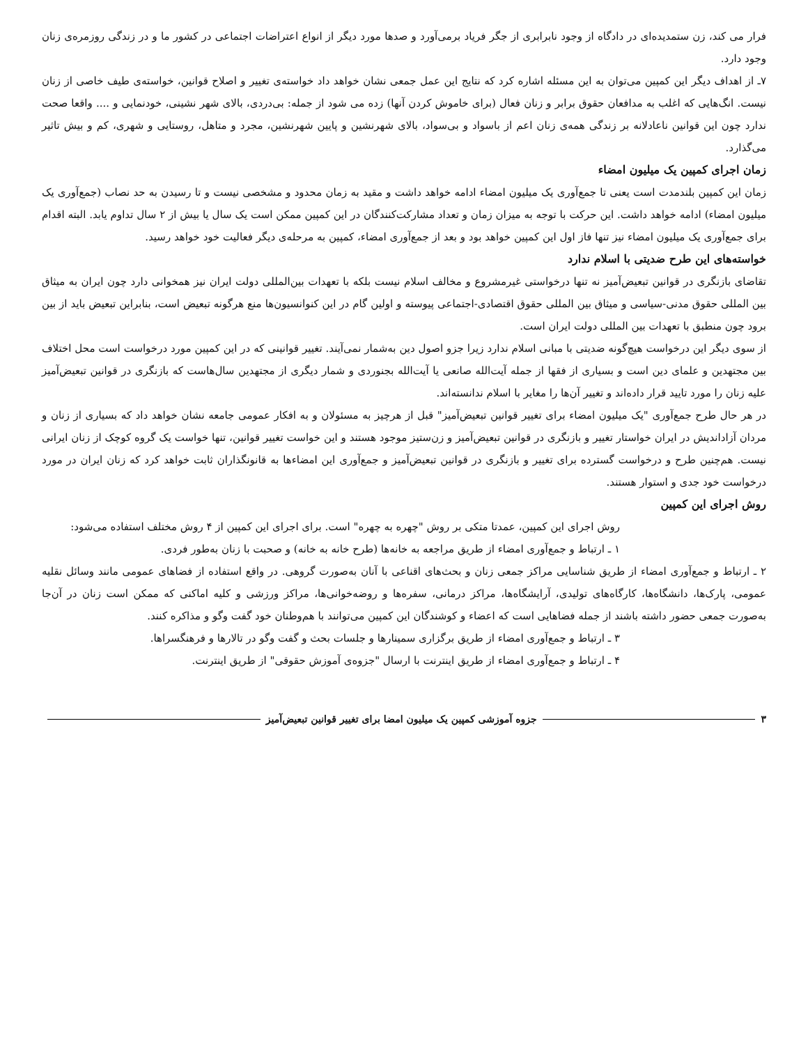فرار می کند، زن ستمدیده‌ای در دادگاه از وجود نابرابری از جگر فریاد برمی‌آورد و صدها مورد دیگر از انواع اعتراضات اجتماعی در کشور ما و در زندگی روزمره‌ی زنان وجود دارد.
۷ـ از اهداف دیگر این کمپین می‌توان به این مسئله اشاره کرد که نتایج این عمل جمعی نشان خواهد داد خواسته‌ی تغییر و اصلاح قوانین، خواسته‌ی طیف خاصی از زنان نیست. انگ‌هایی که اغلب به مدافعان حقوق برابر و زنان فعال (برای خاموش کردن آنها) زده می شود از جمله: بی‌دردی، بالای شهر نشینی، خودنمایی و .... واقعا صحت ندارد چون این قوانین ناعادلانه بر زندگی همه‌ی زنان اعم از باسواد و بی‌سواد، بالای شهرنشین و پایین شهرنشین، مجرد و متاهل، روستایی و شهری، کم و بیش تاثیر می‌گذارد.
زمان اجرای کمپین یک میلیون امضاء
زمان این کمپین بلندمدت است یعنی تا جمع‌آوری یک میلیون امضاء ادامه خواهد داشت و مقید به زمان محدود و مشخصی نیست و تا رسیدن به حد نصاب (جمع‌آوری یک میلیون امضاء) ادامه خواهد داشت. این حرکت با توجه به میزان زمان و تعداد مشارکت‌کنندگان در این کمپین ممکن است یک سال یا بیش از ۲ سال تداوم یابد. البته اقدام برای جمع‌آوری یک میلیون امضاء نیز تنها فاز اول این کمپین خواهد بود و بعد از جمع‌آوری امضاء، کمپین به مرحله‌ی دیگر فعالیت خود خواهد رسید.
خواسته‌های این طرح ضدیتی با اسلام ندارد
تقاضای بازنگری در قوانین تبعیض‌آمیز نه تنها درخواستی غیرمشروع و مخالف اسلام نیست بلکه با تعهدات بین‌المللی دولت ایران نیز همخوانی دارد چون ایران به میثاق بین المللی حقوق مدنی-سیاسی و میثاق بین المللی حقوق اقتصادی-اجتماعی پیوسته و اولین گام در این کنوانسیون‌ها منع هرگونه تبعیض است، بنابراین تبعیض باید از بین برود چون منطبق با تعهدات بین المللی دولت ایران است.
از سوی دیگر این درخواست هیچ‌گونه ضدیتی با مبانی اسلام ندارد زیرا جزو اصول دین به‌شمار نمی‌آیند. تغییر قوانینی که در این کمپین مورد درخواست است محل اختلاف بین مجتهدین و علمای دین است و بسیاری از فقها از جمله آیت‌الله صانعی یا آیت‌الله بجنوردی و شمار دیگری از مجتهدین سال‌هاست که بازنگری در قوانین تبعیض‌آمیز علیه زنان را مورد تایید قرار داده‌اند و تغییر آن‌ها را مغایر با اسلام ندانسته‌اند.
در هر حال طرح جمع‌آوری "یک میلیون امضاء برای تغییر قوانین تبعیض‌آمیز" قبل از هرچیز به مسئولان و به افکار عمومی جامعه نشان خواهد داد که بسیاری از زنان و مردان آزاداندیش در ایران خواستار تغییر و بازنگری در قوانین تبعیض‌آمیز و زن‌ستیز موجود هستند و این خواست تغییر قوانین، تنها خواست یک گروه کوچک از زنان ایرانی نیست. هم‌چنین طرح و درخواست گسترده برای تغییر و بازنگری در قوانین تبعیض‌آمیز و جمع‌آوری این امضاءها به قانونگذاران ثابت خواهد کرد که زنان ایران در مورد درخواست خود جدی و استوار هستند.
روش اجرای این کمپین
روش اجرای این کمپین، عمدتا متکی بر روش "چهره به چهره" است. برای اجرای این کمپین از ۴ روش مختلف استفاده می‌شود:
۱ ـ ارتباط و جمع‌آوری امضاء از طریق مراجعه به خانه‌ها (طرح خانه به خانه) و صحبت با زنان به‌طور فردی.
۲ ـ ارتباط و جمع‌آوری امضاء از طریق شناسایی مراکز جمعی زنان و بحث‌های اقناعی با آنان به‌صورت گروهی. در واقع استفاده از فضاهای عمومی مانند وسائل نقلیه عمومی، پارک‌ها، دانشگاه‌ها، کارگاه‌های تولیدی، آرایشگاه‌ها، مراکز درمانی، سفره‌ها و روضه‌خوانی‌ها، مراکز ورزشی و کلیه اماکنی که ممکن است زنان در آن‌جا به‌صورت جمعی حضور داشته باشند از جمله فضاهایی است که اعضاء و کوشندگان این کمپین می‌توانند با هم‌وطنان خود گفت وگو و مذاکره کنند.
۳ ـ ارتباط و جمع‌آوری امضاء از طریق برگزاری سمینارها و جلسات بحث و گفت وگو در تالارها و فرهنگسراها.
۴ ـ ارتباط و جمع‌آوری امضاء از طریق اینترنت با ارسال "جزوه‌ی آموزش حقوقی" از طریق اینترنت.
۳ جزوه آموزشی کمپین یک میلیون امضا برای تغییر قوانین تبعیض‌آمیز